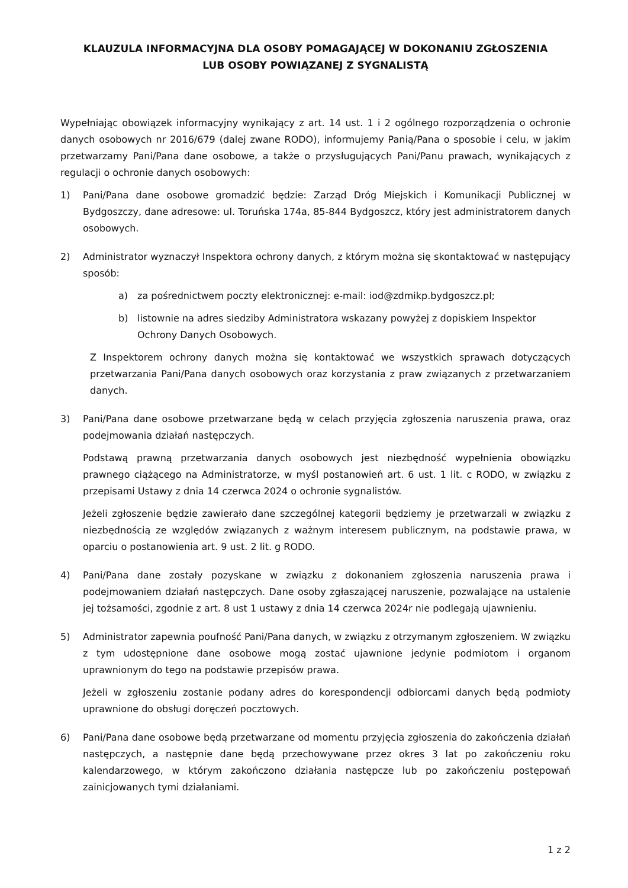KLAUZULA INFORMACYJNA DLA OSOBY POMAGAJĄCEJ W DOKONANIU ZGŁOSZENIA
LUB OSOBY POWIĄZANEJ Z SYGNALISTĄ
Wypełniając obowiązek informacyjny wynikający z art. 14 ust. 1 i 2 ogólnego rozporządzenia o ochronie danych osobowych nr 2016/679 (dalej zwane RODO), informujemy Panią/Pana o sposobie i celu, w jakim przetwarzamy Pani/Pana dane osobowe, a także o przysługujących Pani/Panu prawach, wynikających z regulacji o ochronie danych osobowych:
1) Pani/Pana dane osobowe gromadzić będzie: Zarząd Dróg Miejskich i Komunikacji Publicznej w Bydgoszczy, dane adresowe: ul. Toruńska 174a, 85-844 Bydgoszcz, który jest administratorem danych osobowych.
2) Administrator wyznaczył Inspektora ochrony danych, z którym można się skontaktować w następujący sposób:
a) za pośrednictwem poczty elektronicznej: e-mail: iod@zdmikp.bydgoszcz.pl;
b) listownie na adres siedziby Administratora wskazany powyżej z dopiskiem Inspektor Ochrony Danych Osobowych.
Z Inspektorem ochrony danych można się kontaktować we wszystkich sprawach dotyczących przetwarzania Pani/Pana danych osobowych oraz korzystania z praw związanych z przetwarzaniem danych.
3) Pani/Pana dane osobowe przetwarzane będą w celach przyjęcia zgłoszenia naruszenia prawa, oraz podejmowania działań następczych.
Podstawą prawną przetwarzania danych osobowych jest niezbędność wypełnienia obowiązku prawnego ciążącego na Administratorze, w myśl postanowień art. 6 ust. 1 lit. c RODO, w związku z przepisami Ustawy z dnia 14 czerwca 2024 o ochronie sygnalistów.
Jeżeli zgłoszenie będzie zawierało dane szczególnej kategorii będziemy je przetwarzali w związku z niezbędnością ze względów związanych z ważnym interesem publicznym, na podstawie prawa, w oparciu o postanowienia art. 9 ust. 2 lit. g RODO.
4) Pani/Pana dane zostały pozyskane w związku z dokonaniem zgłoszenia naruszenia prawa i podejmowaniem działań następczych. Dane osoby zgłaszającej naruszenie, pozwalające na ustalenie jej tożsamości, zgodnie z art. 8 ust 1 ustawy z dnia 14 czerwca 2024r nie podlegają ujawnieniu.
5) Administrator zapewnia poufność Pani/Pana danych, w związku z otrzymanym zgłoszeniem. W związku z tym udostępnione dane osobowe mogą zostać ujawnione jedynie podmiotom i organom uprawnionym do tego na podstawie przepisów prawa.
Jeżeli w zgłoszeniu zostanie podany adres do korespondencji odbiorcami danych będą podmioty uprawnione do obsługi doręczeń pocztowych.
6) Pani/Pana dane osobowe będą przetwarzane od momentu przyjęcia zgłoszenia do zakończenia działań następczych, a następnie dane będą przechowywane przez okres 3 lat po zakończeniu roku kalendarzowego, w którym zakończono działania następcze lub po zakończeniu postępowań zainicjowanych tymi działaniami.
1 z 2